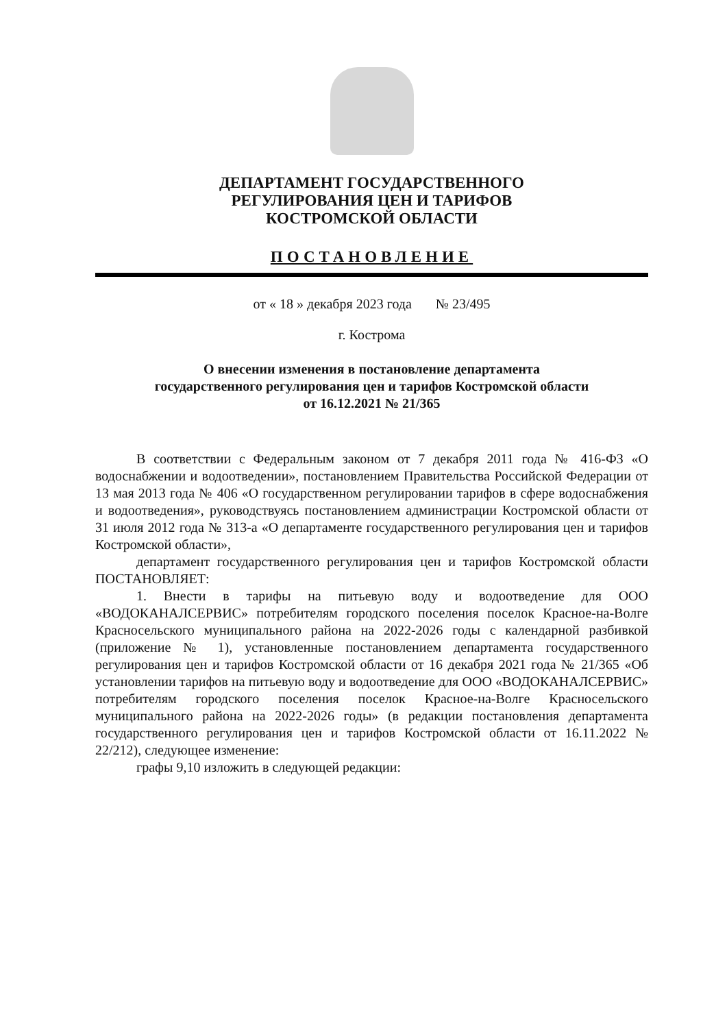ДЕПАРТАМЕНТ ГОСУДАРСТВЕННОГО
РЕГУЛИРОВАНИЯ ЦЕН И ТАРИФОВ
КОСТРОМСКОЙ ОБЛАСТИ
ПОСТАНОВЛЕНИЕ
от « 18 » декабря 2023 года № 23/495
г. Кострома
О внесении изменения в постановление департамента
государственного регулирования цен и тарифов Костромской области
от 16.12.2021 № 21/365
В соответствии с Федеральным законом от 7 декабря 2011 года № 416-ФЗ «О водоснабжении и водоотведении», постановлением Правительства Российской Федерации от 13 мая 2013 года № 406 «О государственном регулировании тарифов в сфере водоснабжения и водоотведения», руководствуясь постановлением администрации Костромской области от 31 июля 2012 года № 313-а «О департаменте государственного регулирования цен и тарифов Костромской области»,
департамент государственного регулирования цен и тарифов Костромской области ПОСТАНОВЛЯЕТ:
1. Внести в тарифы на питьевую воду и водоотведение для ООО «ВОДОКАНАЛСЕРВИС» потребителям городского поселения поселок Красное-на-Волге Красносельского муниципального района на 2022-2026 годы с календарной разбивкой (приложение № 1), установленные постановлением департамента государственного регулирования цен и тарифов Костромской области от 16 декабря 2021 года № 21/365 «Об установлении тарифов на питьевую воду и водоотведение для ООО «ВОДОКАНАЛСЕРВИС» потребителям городского поселения поселок Красное-на-Волге Красносельского муниципального района на 2022-2026 годы» (в редакции постановления департамента государственного регулирования цен и тарифов Костромской области от 16.11.2022 № 22/212), следующее изменение:
графы 9,10 изложить в следующей редакции: